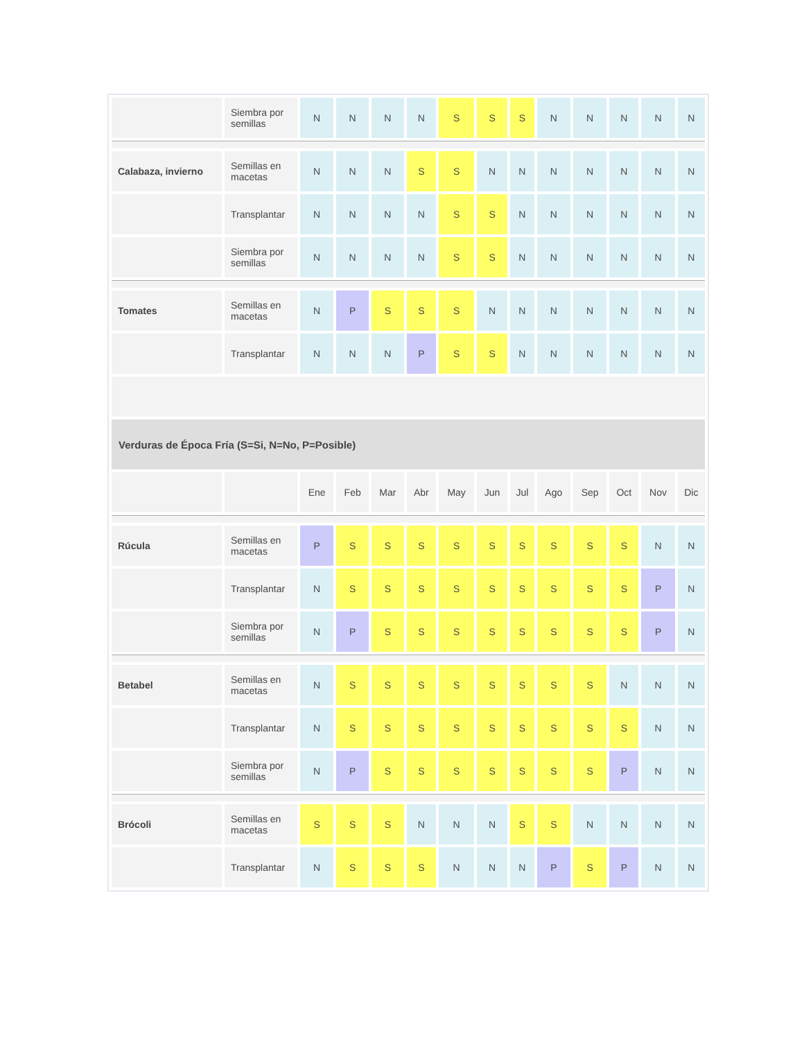| | Siembra por semillas | N | N | N | N | S | S | S | N | N | N | N | N |
| Calabaza, invierno | Semillas en macetas | N | N | N | S | S | N | N | N | N | N | N | N |
| | Transplantar | N | N | N | N | S | S | N | N | N | N | N | N |
| | Siembra por semillas | N | N | N | N | S | S | N | N | N | N | N | N |
| Tomates | Semillas en macetas | N | P | S | S | S | N | N | N | N | N | N | N |
| | Transplantar | N | N | N | P | S | S | N | N | N | N | N | N |
| Verduras de Época Fría (S=Si, N=No, P=Posible) | | | | | | | | | | | | | |
| | | Ene | Feb | Mar | Abr | May | Jun | Jul | Ago | Sep | Oct | Nov | Dic |
| Rúcula | Semillas en macetas | P | S | S | S | S | S | S | S | S | S | N | N |
| | Transplantar | N | S | S | S | S | S | S | S | S | S | P | N |
| | Siembra por semillas | N | P | S | S | S | S | S | S | S | S | P | N |
| Betabel | Semillas en macetas | N | S | S | S | S | S | S | S | S | N | N | N |
| | Transplantar | N | S | S | S | S | S | S | S | S | S | N | N |
| | Siembra por semillas | N | P | S | S | S | S | S | S | S | P | N | N |
| Brócoli | Semillas en macetas | S | S | S | N | N | N | S | S | N | N | N | N |
| | Transplantar | N | S | S | S | N | N | N | P | S | P | N | N |